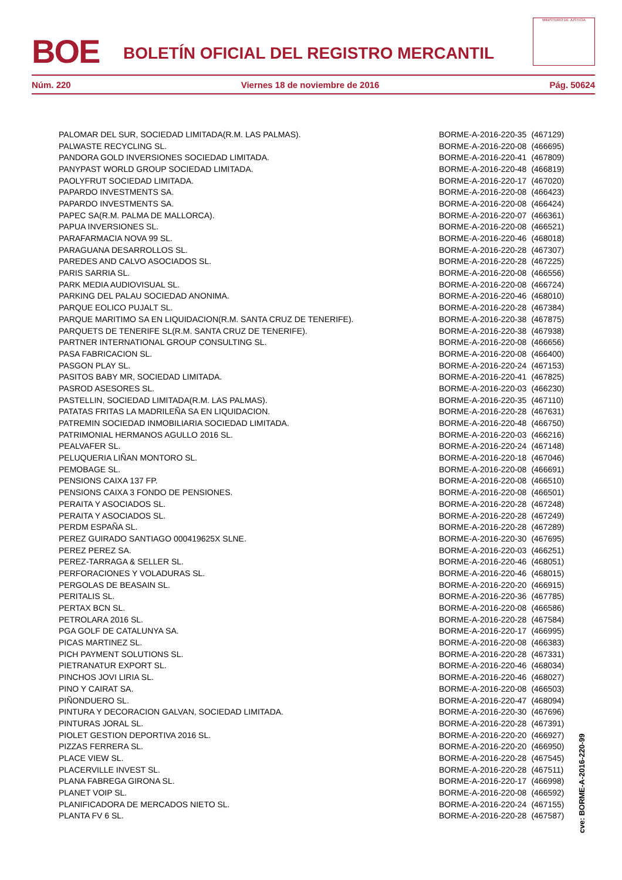BOE
BOLETÍN OFICIAL DEL REGISTRO MERCANTIL
MINISTERIO DE JUSTICIA
Núm. 220 Viernes 18 de noviembre de 2016 Pág. 50624
| PALOMAR DEL SUR, SOCIEDAD LIMITADA(R.M. LAS PALMAS). | BORME-A-2016-220-35 | (467129) |
| PALWASTE RECYCLING SL. | BORME-A-2016-220-08 | (466695) |
| PANDORA GOLD INVERSIONES SOCIEDAD LIMITADA. | BORME-A-2016-220-41 | (467809) |
| PANYPAST WORLD GROUP SOCIEDAD LIMITADA. | BORME-A-2016-220-48 | (466819) |
| PAOLYFRUT SOCIEDAD LIMITADA. | BORME-A-2016-220-17 | (467020) |
| PAPARDO INVESTMENTS SA. | BORME-A-2016-220-08 | (466423) |
| PAPARDO INVESTMENTS SA. | BORME-A-2016-220-08 | (466424) |
| PAPEC SA(R.M. PALMA DE MALLORCA). | BORME-A-2016-220-07 | (466361) |
| PAPUA INVERSIONES SL. | BORME-A-2016-220-08 | (466521) |
| PARAFARMACIA NOVA 99 SL. | BORME-A-2016-220-46 | (468018) |
| PARAGUANA DESARROLLOS SL. | BORME-A-2016-220-28 | (467307) |
| PAREDES AND CALVO ASOCIADOS SL. | BORME-A-2016-220-28 | (467225) |
| PARIS SARRIA SL. | BORME-A-2016-220-08 | (466556) |
| PARK MEDIA AUDIOVISUAL SL. | BORME-A-2016-220-08 | (466724) |
| PARKING DEL PALAU SOCIEDAD ANONIMA. | BORME-A-2016-220-46 | (468010) |
| PARQUE EOLICO PUJALT SL. | BORME-A-2016-220-28 | (467384) |
| PARQUE MARITIMO SA EN LIQUIDACION(R.M. SANTA CRUZ DE TENERIFE). | BORME-A-2016-220-38 | (467875) |
| PARQUETS DE TENERIFE SL(R.M. SANTA CRUZ DE TENERIFE). | BORME-A-2016-220-38 | (467938) |
| PARTNER INTERNATIONAL GROUP CONSULTING SL. | BORME-A-2016-220-08 | (466656) |
| PASA FABRICACION SL. | BORME-A-2016-220-08 | (466400) |
| PASGON PLAY SL. | BORME-A-2016-220-24 | (467153) |
| PASITOS BABY MR, SOCIEDAD LIMITADA. | BORME-A-2016-220-41 | (467825) |
| PASROD ASESORES SL. | BORME-A-2016-220-03 | (466230) |
| PASTELLIN, SOCIEDAD LIMITADA(R.M. LAS PALMAS). | BORME-A-2016-220-35 | (467110) |
| PATATAS FRITAS LA MADRILEÑA SA EN LIQUIDACION. | BORME-A-2016-220-28 | (467631) |
| PATREMIN SOCIEDAD INMOBILIARIA SOCIEDAD LIMITADA. | BORME-A-2016-220-48 | (466750) |
| PATRIMONIAL HERMANOS AGULLO 2016 SL. | BORME-A-2016-220-03 | (466216) |
| PEALVAFER SL. | BORME-A-2016-220-24 | (467148) |
| PELUQUERIA LIÑAN MONTORO SL. | BORME-A-2016-220-18 | (467046) |
| PEMOBAGE SL. | BORME-A-2016-220-08 | (466691) |
| PENSIONS CAIXA 137 FP. | BORME-A-2016-220-08 | (466510) |
| PENSIONS CAIXA 3 FONDO DE PENSIONES. | BORME-A-2016-220-08 | (466501) |
| PERAITA Y ASOCIADOS SL. | BORME-A-2016-220-28 | (467248) |
| PERAITA Y ASOCIADOS SL. | BORME-A-2016-220-28 | (467249) |
| PERDM ESPAÑA SL. | BORME-A-2016-220-28 | (467289) |
| PEREZ GUIRADO SANTIAGO 000419625X SLNE. | BORME-A-2016-220-30 | (467695) |
| PEREZ PEREZ SA. | BORME-A-2016-220-03 | (466251) |
| PEREZ-TARRAGA & SELLER SL. | BORME-A-2016-220-46 | (468051) |
| PERFORACIONES Y VOLADURAS SL. | BORME-A-2016-220-46 | (468015) |
| PERGOLAS DE BEASAIN SL. | BORME-A-2016-220-20 | (466915) |
| PERITALIS SL. | BORME-A-2016-220-36 | (467785) |
| PERTAX BCN SL. | BORME-A-2016-220-08 | (466586) |
| PETROLARA 2016 SL. | BORME-A-2016-220-28 | (467584) |
| PGA GOLF DE CATALUNYA SA. | BORME-A-2016-220-17 | (466995) |
| PICAS MARTINEZ SL. | BORME-A-2016-220-08 | (466383) |
| PICH PAYMENT SOLUTIONS SL. | BORME-A-2016-220-28 | (467331) |
| PIETRANATUR EXPORT SL. | BORME-A-2016-220-46 | (468034) |
| PINCHOS JOVI LIRIA SL. | BORME-A-2016-220-46 | (468027) |
| PINO Y CAIRAT SA. | BORME-A-2016-220-08 | (466503) |
| PIÑONDUERO SL. | BORME-A-2016-220-47 | (468094) |
| PINTURA Y DECORACION GALVAN, SOCIEDAD LIMITADA. | BORME-A-2016-220-30 | (467696) |
| PINTURAS JORAL SL. | BORME-A-2016-220-28 | (467391) |
| PIOLET GESTION DEPORTIVA 2016 SL. | BORME-A-2016-220-20 | (466927) |
| PIZZAS FERRERA SL. | BORME-A-2016-220-20 | (466950) |
| PLACE VIEW SL. | BORME-A-2016-220-28 | (467545) |
| PLACERVILLE INVEST SL. | BORME-A-2016-220-28 | (467511) |
| PLANA FABREGA GIRONA SL. | BORME-A-2016-220-17 | (466998) |
| PLANET VOIP SL. | BORME-A-2016-220-08 | (466592) |
| PLANIFICADORA DE MERCADOS NIETO SL. | BORME-A-2016-220-24 | (467155) |
| PLANTA FV 6 SL. | BORME-A-2016-220-28 | (467587) |
cve: BORME-A-2016-220-99